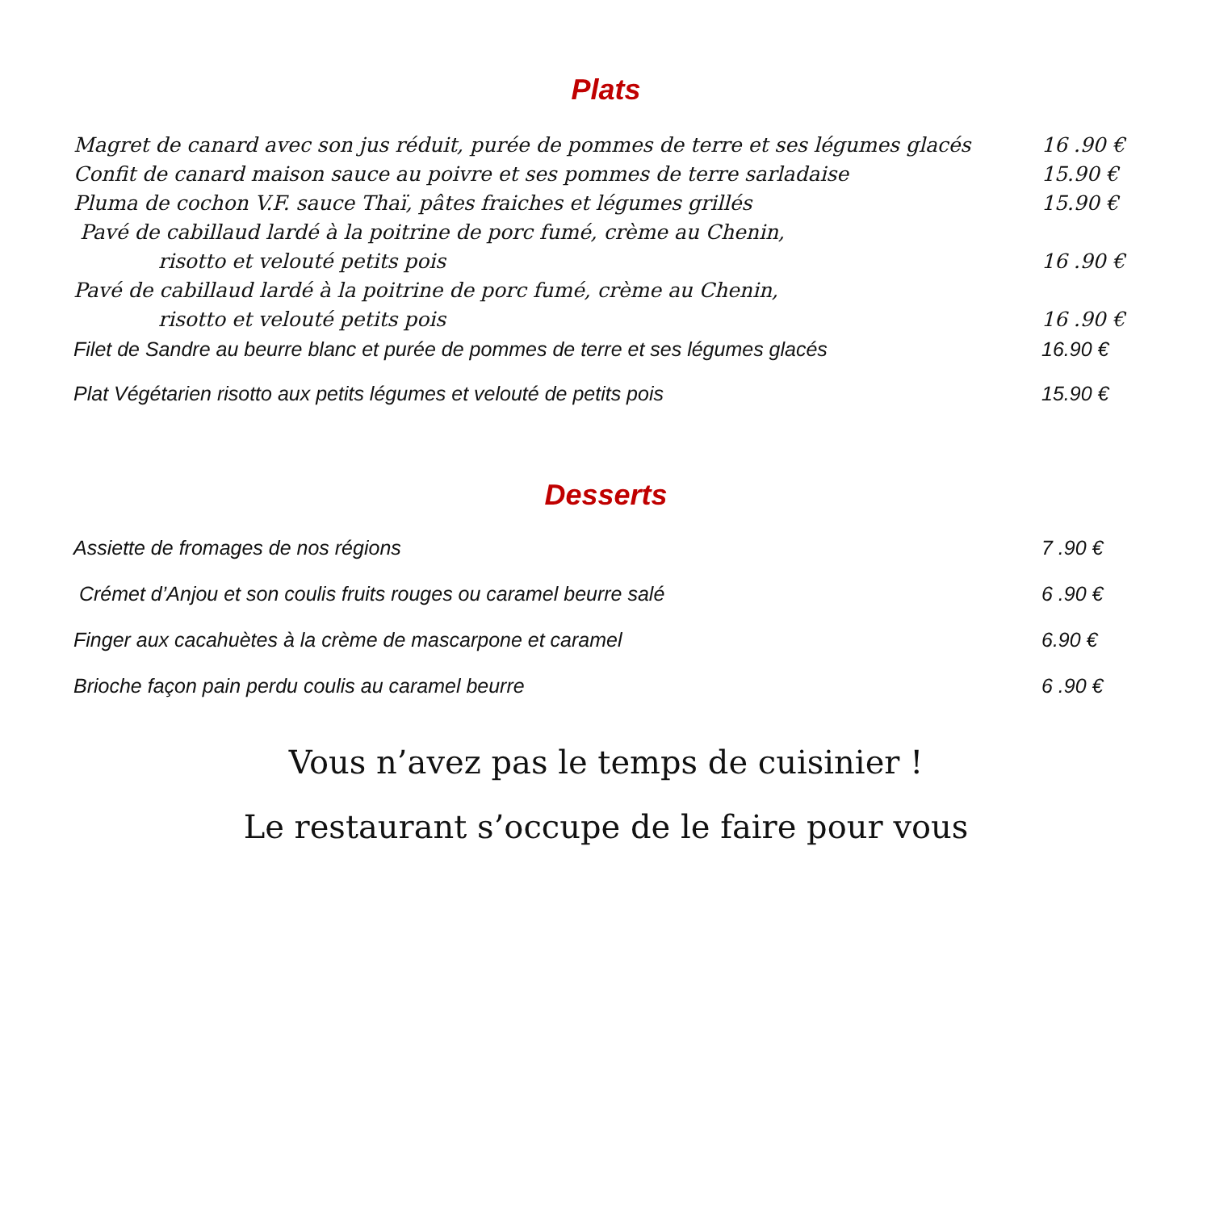Plats
Magret de canard avec son jus réduit, purée de pommes de terre et ses légumes glacés 16 .90 €
Confit de canard maison sauce au poivre et ses pommes de terre sarladaise 15.90 €
Pluma de cochon V.F. sauce Thaï, pâtes fraiches et légumes grillés 15.90 €
Pavé de cabillaud lardé à la poitrine de porc fumé, crème au Chenin,
risotto et velouté petits pois 16 .90 €
Pavé de cabillaud lardé à la poitrine de porc fumé, crème au Chenin,
risotto et velouté petits pois 16 .90 €
Filet de Sandre au beurre blanc et purée de pommes de terre et ses légumes glacés 16.90 €
Plat Végétarien risotto aux petits légumes et velouté de petits pois 15.90 €
Desserts
Assiette de fromages de nos régions 7 .90 €
Crémet d’Anjou et son coulis fruits rouges ou caramel beurre salé 6 .90 €
Finger aux cacahuètes à la crème de mascarpone et caramel 6.90 €
Brioche façon pain perdu coulis au caramel beurre 6 .90 €
Vous n’avez pas le temps de cuisinier !
Le restaurant s’occupe de le faire pour vous